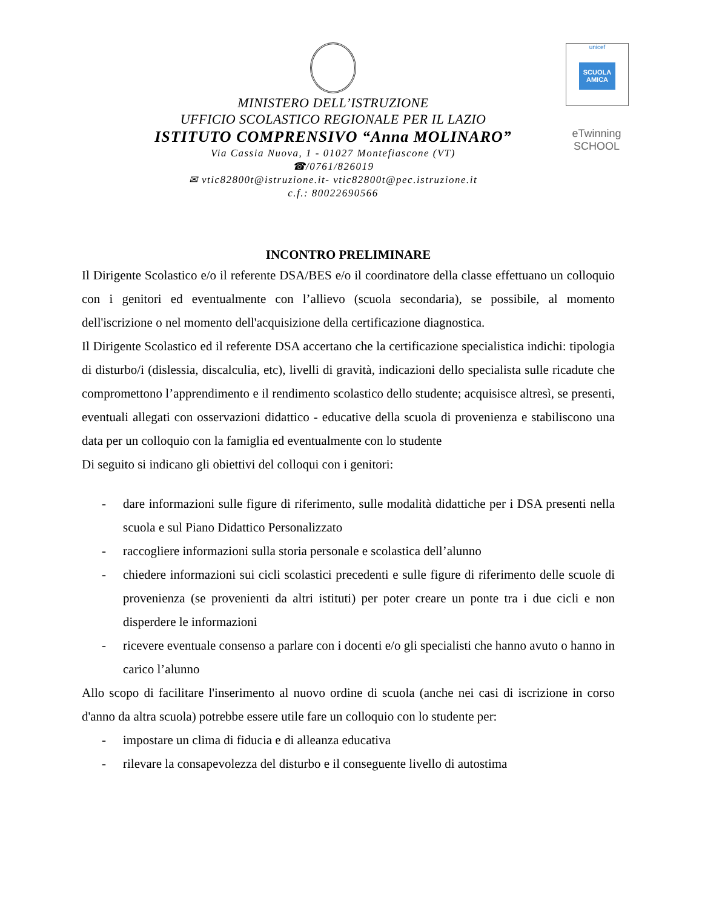MINISTERO DELL’ISTRUZIONE
UFFICIO SCOLASTICO REGIONALE PER IL LAZIO
ISTITUTO COMPRENSIVO “Anna MOLINARO”
Via Cassia Nuova, 1 - 01027 Montefiascone (VT)
☎/0761/826019
✉ vtic82800t@istruzione.it- vtic82800t@pec.istruzione.it
c.f.: 80022690566
unicef
SCUOLA AMICA
eTwinning
SCHOOL
INCONTRO PRELIMINARE
Il Dirigente Scolastico e/o il referente DSA/BES e/o il coordinatore della classe effettuano un colloquio con i genitori ed eventualmente con l’allievo (scuola secondaria), se possibile, al momento dell'iscrizione o nel momento dell'acquisizione della certificazione diagnostica.
Il Dirigente Scolastico ed il referente DSA accertano che la certificazione specialistica indichi: tipologia di disturbo/i (dislessia, discalculia, etc), livelli di gravità, indicazioni dello specialista sulle ricadute che compromettono l’apprendimento e il rendimento scolastico dello studente; acquisisce altresì, se presenti, eventuali allegati con osservazioni didattico - educative della scuola di provenienza e stabiliscono una data per un colloquio con la famiglia ed eventualmente con lo studente
Di seguito si indicano gli obiettivi del colloqui con i genitori:
- dare informazioni sulle figure di riferimento, sulle modalità didattiche per i DSA presenti nella scuola e sul Piano Didattico Personalizzato
- raccogliere informazioni sulla storia personale e scolastica dell’alunno
- chiedere informazioni sui cicli scolastici precedenti e sulle figure di riferimento delle scuole di provenienza (se provenienti da altri istituti) per poter creare un ponte tra i due cicli e non disperdere le informazioni
- ricevere eventuale consenso a parlare con i docenti e/o gli specialisti che hanno avuto o hanno in carico l’alunno
Allo scopo di facilitare l'inserimento al nuovo ordine di scuola (anche nei casi di iscrizione in corso d'anno da altra scuola) potrebbe essere utile fare un colloquio con lo studente per:
- impostare un clima di fiducia e di alleanza educativa
- rilevare la consapevolezza del disturbo e il conseguente livello di autostima